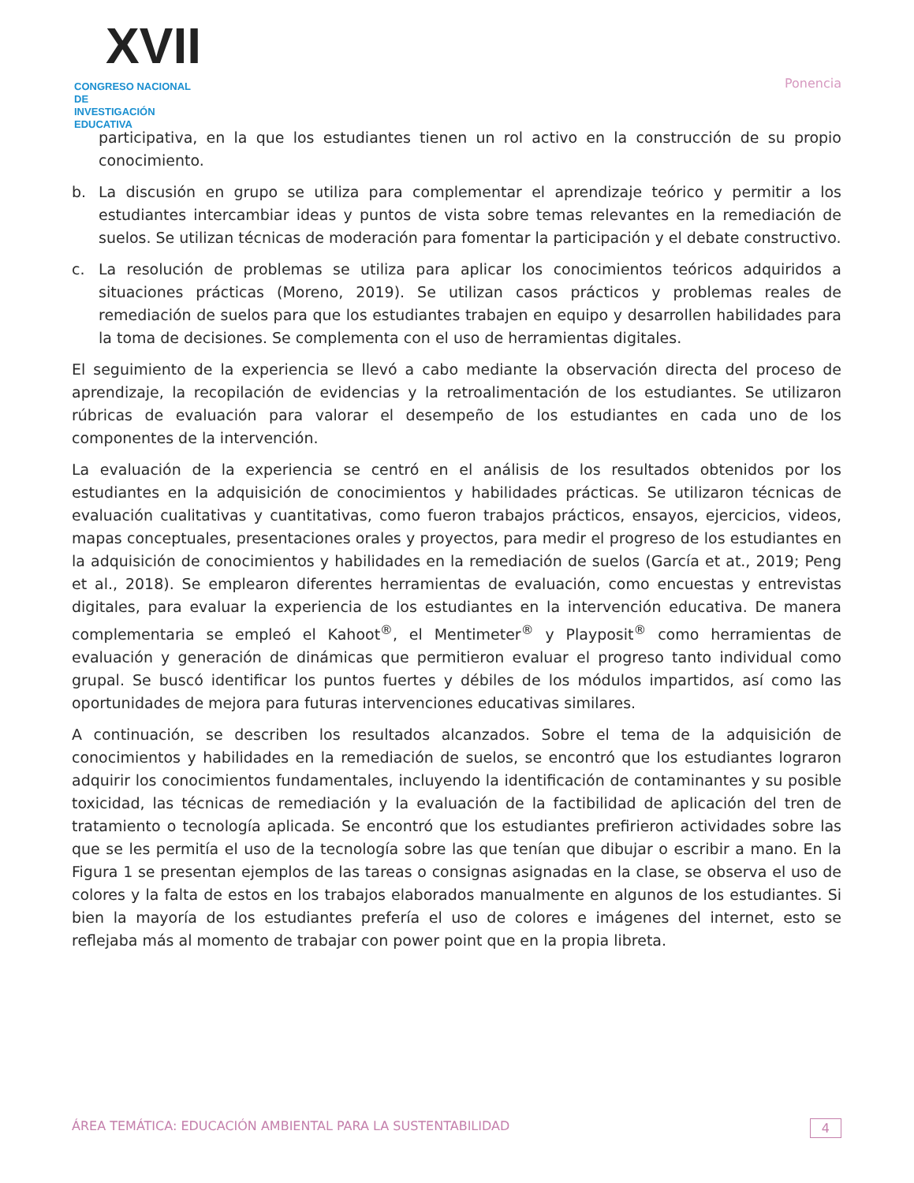XVII
CONGRESO NACIONAL DE
INVESTIGACIÓN EDUCATIVA
Ponencia
participativa, en la que los estudiantes tienen un rol activo en la construcción de su propio conocimiento.
b. La discusión en grupo se utiliza para complementar el aprendizaje teórico y permitir a los estudiantes intercambiar ideas y puntos de vista sobre temas relevantes en la remediación de suelos. Se utilizan técnicas de moderación para fomentar la participación y el debate constructivo.
c. La resolución de problemas se utiliza para aplicar los conocimientos teóricos adquiridos a situaciones prácticas (Moreno, 2019). Se utilizan casos prácticos y problemas reales de remediación de suelos para que los estudiantes trabajen en equipo y desarrollen habilidades para la toma de decisiones. Se complementa con el uso de herramientas digitales.
El seguimiento de la experiencia se llevó a cabo mediante la observación directa del proceso de aprendizaje, la recopilación de evidencias y la retroalimentación de los estudiantes. Se utilizaron rúbricas de evaluación para valorar el desempeño de los estudiantes en cada uno de los componentes de la intervención.
La evaluación de la experiencia se centró en el análisis de los resultados obtenidos por los estudiantes en la adquisición de conocimientos y habilidades prácticas. Se utilizaron técnicas de evaluación cualitativas y cuantitativas, como fueron trabajos prácticos, ensayos, ejercicios, videos, mapas conceptuales, presentaciones orales y proyectos, para medir el progreso de los estudiantes en la adquisición de conocimientos y habilidades en la remediación de suelos (García et at., 2019; Peng et al., 2018). Se emplearon diferentes herramientas de evaluación, como encuestas y entrevistas digitales, para evaluar la experiencia de los estudiantes en la intervención educativa. De manera complementaria se empleó el Kahoot<sup>®</sup>, el Mentimeter<sup>®</sup> y Playposit<sup>®</sup> como herramientas de evaluación y generación de dinámicas que permitieron evaluar el progreso tanto individual como grupal. Se buscó identificar los puntos fuertes y débiles de los módulos impartidos, así como las oportunidades de mejora para futuras intervenciones educativas similares.
A continuación, se describen los resultados alcanzados. Sobre el tema de la adquisición de conocimientos y habilidades en la remediación de suelos, se encontró que los estudiantes lograron adquirir los conocimientos fundamentales, incluyendo la identificación de contaminantes y su posible toxicidad, las técnicas de remediación y la evaluación de la factibilidad de aplicación del tren de tratamiento o tecnología aplicada. Se encontró que los estudiantes prefirieron actividades sobre las que se les permitía el uso de la tecnología sobre las que tenían que dibujar o escribir a mano. En la Figura 1 se presentan ejemplos de las tareas o consignas asignadas en la clase, se observa el uso de colores y la falta de estos en los trabajos elaborados manualmente en algunos de los estudiantes. Si bien la mayoría de los estudiantes prefería el uso de colores e imágenes del internet, esto se reflejaba más al momento de trabajar con power point que en la propia libreta.
ÁREA TEMÁTICA: EDUCACIÓN AMBIENTAL PARA LA SUSTENTABILIDAD 4